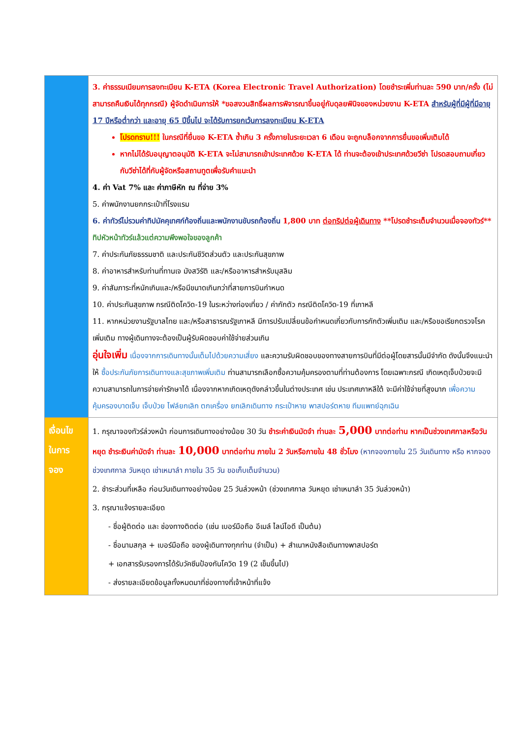| | 3. ค่าธรรมเนียมการลงทะเบียน K-ETA (Korea Electronic Travel Authorization) โดยชำระเพิ่มท่านละ 590 บาท/ครั้ง (ไม่สามารถคืนเงินได้ทุกกรณี) ผู้จัดดำเนินการให้ *ขอสงวนสิทธิ์ผลการพิจารณาขึ้นอยู่กับดุลยพินิจของหน่วยงาน K-ETA สำหรับผู้ที่มีผู้ที่มีอายุ 17 ปีหรือต่ำกว่า และอายุ 65 ปีขึ้นไป จะได้รับการยกเว้นการลงทะเบียน K-ETA โปรดทราบ!!! ในกรณีที่ยื่นขอ K-ETA ซ้ำเกิน 3 ครั้งภายในระยะเวลา 6 เดือน จะถูกบล็อกจากการยื่นขอเพิ่มเติมได้ หากไม่ได้รับอนุญาตอนุมัติ K-ETA จะไม่สามารถเข้าประเทศด้วย K-ETA ได้ ท่านจะต้องเข้าประเทศด้วยวีซ่า โปรดสอบถามเกี่ยวกับวีซ่าได้ที่กับผู้จัดหรือสถานทูตเพื่อรับคำแนะนำ 4. ค่า Vat 7% และ ค่าภาษีหัก ณ ที่จ่าย 3% 5. ค่าพนักงานยกกระเป๋าที่โรงแรม 6. ค่าทัวร์ไม่รวมค่าทิปมัคคุเทศก์ท้องถิ่นและพนักงานขับรถท้องถิ่น 1,800 บาท ต่อทริปต่อผู้เดินทาง **โปรดชำระเต็มจำนวนเมื่อจองทัวร์** ทิปหัวหน้าทัวร์แล้วแต่ความพึงพอใจของลูกค้า 7. ค่าประกันภัยธรรมชาติ และประกันชีวิตส่วนตัว และประกันสุขภาพ 8. ค่าอาหารสำหรับท่านที่ทานเจ มังสวิรัติ และ/หรืออาหารสำหรับมุสลิม 9. ค่าสัมภาระที่หนักเกินและ/หรือมีขนาดเกินกว่าที่สายการบินกำหนด 10. ค่าประกันสุขภาพ กรณีติดโควิด-19 ในระหว่างท่องเที่ยว / ค่ากักตัว กรณีติดโควิด-19 ที่เกาหลี 11. หากหน่วยงานรัฐบาลไทย และ/หรือสาธารณรัฐเกาหลี มีการปรับเปลี่ยนข้อกำหนดเกี่ยวกับการกักตัวเพิ่มเติม และ/หรือขอเรียกตรวจโรคเพิ่มเติม ทางผู้เดินทางจะต้องเป็นผู้รับผิดชอบค่าใช้จ่ายส่วนเกิน อุ่นใจเพิ่ม เนื่องจากการเดินทางนั้นเต็มไปด้วยความเสี่ยง และความรับผิดชอบของทางสายการบินที่มีต่อผู้โดยสารนั้นมีจำกัด ดังนั้นจึงแนะนำให้ ซื้อประกันภัยการเดินทางและสุขภาพเพิ่มเติม ท่านสามารถเลือกซื้อความคุ้มครองตามที่ท่านต้องการ โดยเฉพาะกรณี เกิดเหตุเจ็บป่วยจะมีความสามารถในการจ่ายค่ารักษาได้ เนื่องจากหากเกิดเหตุดังกล่าวขึ้นในต่างประเทศ เช่น ประเทศเกาหลีใต้ จะมีค่าใช้จ่ายที่สูงมาก เพื่อความคุ้มครองบาดเจ็บ เจ็บป่วย ไฟล์ยกเลิก ตกเครื่อง ยกเลิกเดินทาง กระเป๋าหาย พาสปอร์ตหาย ทีมแพทย์ฉุกเฉิน |
| เงื่อนไข ในการ จอง | 1. กรุณาจองทัวร์ล่วงหน้า ก่อนการเดินทางอย่างน้อย 30 วัน ชำระค่าเงินมัดจำ ท่านละ 5,000 บาทต่อท่าน หากเป็นช่วงเทศกาลหรือวันหยุด ชำระเงินค่ามัดจำ ท่านละ 10,000 บาทต่อท่าน ภายใน 2 วันหรือภายใน 48 ชั่วโมง (หากจองภายใน 25 วันเดินทาง หรือ หากจองช่วงเทศกาล วันหยุด เช่าเหมาลำ ภายใน 35 วัน ขอเก็บเต็มจำนวน) 2. ชำระส่วนที่เหลือ ก่อนวันเดินทางอย่างน้อย 25 วันล่วงหน้า (ช่วงเทศกาล วันหยุด เช่าเหมาลำ 35 วันล่วงหน้า) 3. กรุณาแจ้งรายละเอียด - ชื่อผู้ติดต่อ และ ช่องทางติดต่อ (เช่น เบอร์มือถือ อีเมล์ ไลน์ไอดี เป็นต้น) - ชื่อนามสกุล + เบอร์มือถือ ของผู้เดินทางทุกท่าน (จำเป็น) + สำเนาหนังสือเดินทางพาสปอร์ต + เอกสารรับรองการได้รับวัคซีนป้องกันโควิด 19 (2 เข็มขึ้นไป) - ส่งรายละเอียดข้อมูลทั้งหมดมาที่ช่องทางที่เจ้าหน้าที่แจ้ง |